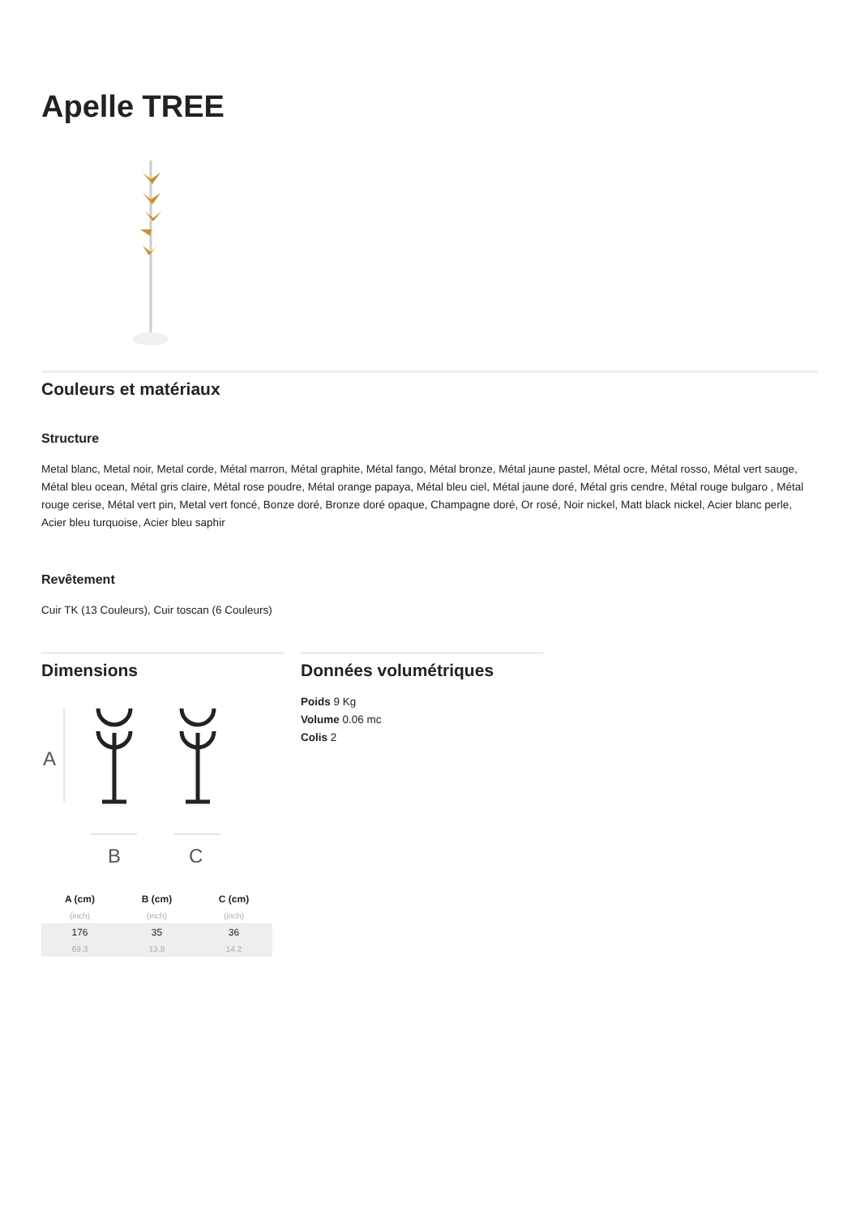Apelle TREE
Couleurs et matériaux
Structure
Metal blanc, Metal noir, Metal corde, Métal marron, Métal graphite, Métal fango, Métal bronze, Métal jaune pastel, Métal ocre, Métal rosso, Métal vert sauge, Métal bleu ocean, Métal gris claire, Métal rose poudre, Métal orange papaya, Métal bleu ciel, Métal jaune doré, Métal gris cendre, Métal rouge bulgaro , Métal rouge cerise, Métal vert pin, Metal vert foncé, Bonze doré, Bronze doré opaque, Champagne doré, Or rosé, Noir nickel, Matt black nickel, Acier blanc perle, Acier bleu turquoise, Acier bleu saphir
Revêtement
Cuir TK (13 Couleurs), Cuir toscan (6 Couleurs)
Dimensions
A
B
C
| A (cm) | B (cm) | C (cm) |
| --- | --- | --- |
| (inch) | (inch) | (inch) |
| 176 | 35 | 36 |
| 69.3 | 13.8 | 14.2 |
Données volumétriques
Poids 9 Kg
Volume 0.06 mc
Colis 2